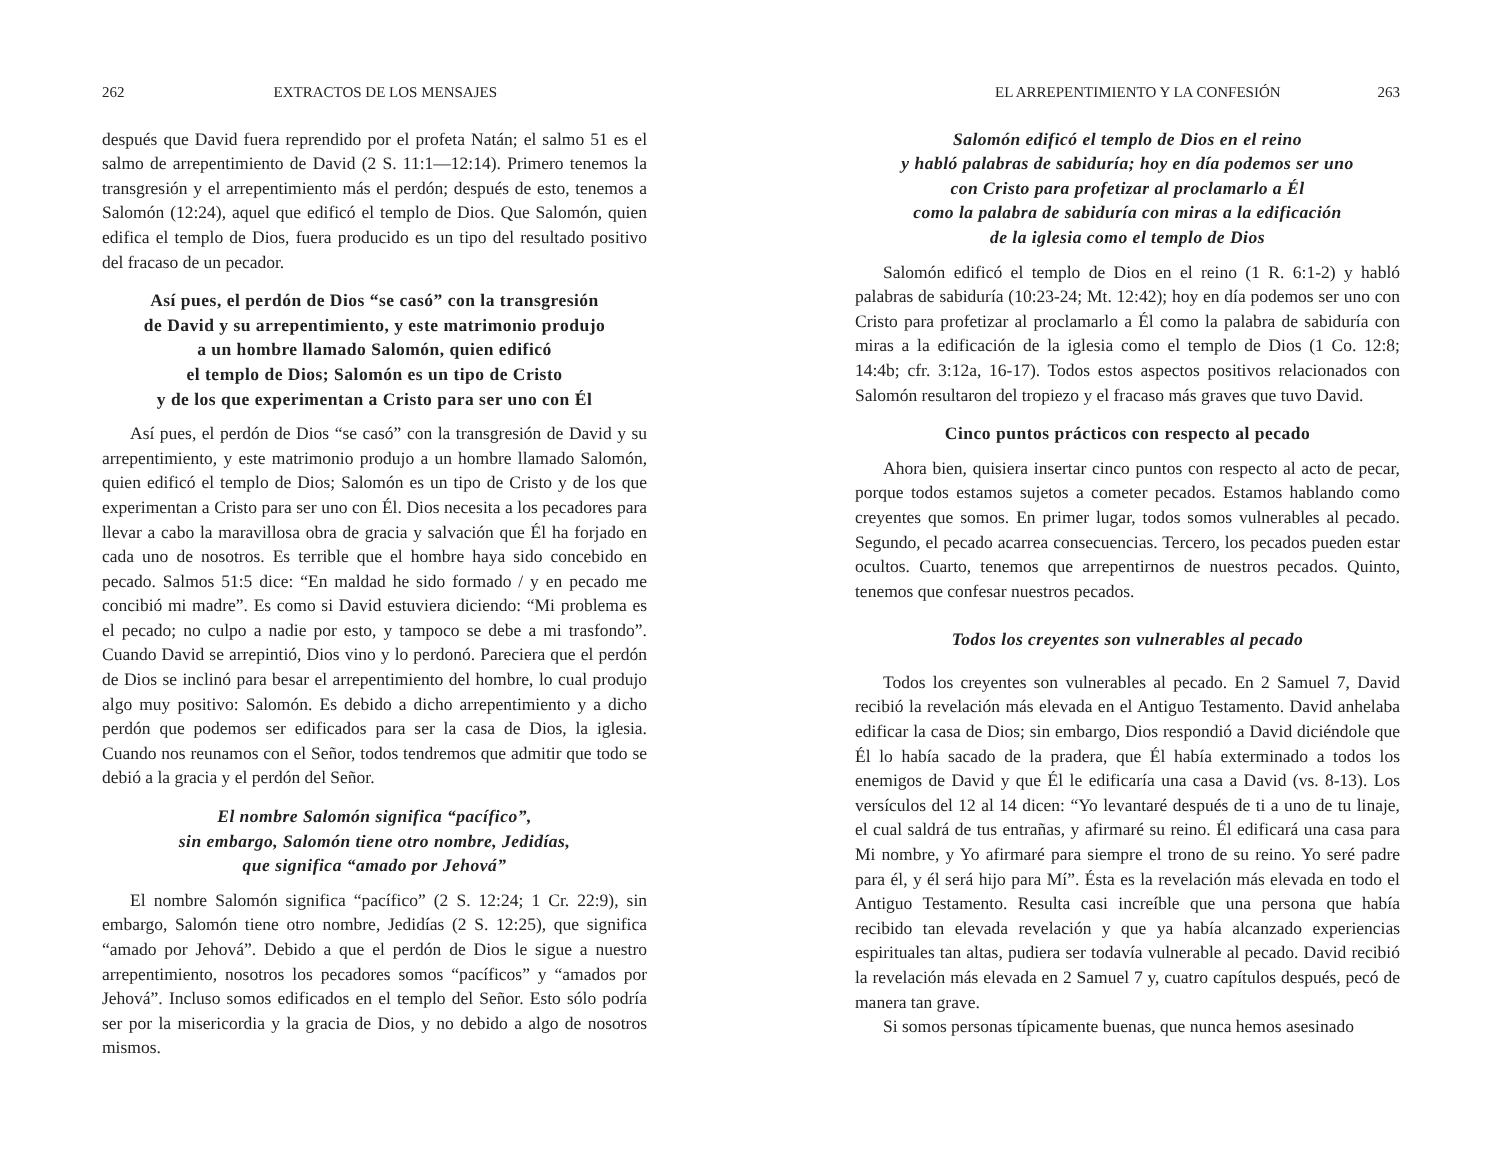262 EXTRACTOS DE LOS MENSAJES
después que David fuera reprendido por el profeta Natán; el salmo 51 es el salmo de arrepentimiento de David (2 S. 11:1—12:14). Primero tenemos la transgresión y el arrepentimiento más el perdón; después de esto, tenemos a Salomón (12:24), aquel que edificó el templo de Dios. Que Salomón, quien edifica el templo de Dios, fuera producido es un tipo del resultado positivo del fracaso de un pecador.
Así pues, el perdón de Dios “se casó” con la transgresión
de David y su arrepentimiento, y este matrimonio produjo
a un hombre llamado Salomón, quien edificó
el templo de Dios; Salomón es un tipo de Cristo
y de los que experimentan a Cristo para ser uno con Él
Así pues, el perdón de Dios “se casó” con la transgresión de David y su arrepentimiento, y este matrimonio produjo a un hombre llamado Salomón, quien edificó el templo de Dios; Salomón es un tipo de Cristo y de los que experimentan a Cristo para ser uno con Él. Dios necesita a los pecadores para llevar a cabo la maravillosa obra de gracia y salvación que Él ha forjado en cada uno de nosotros. Es terrible que el hombre haya sido concebido en pecado. Salmos 51:5 dice: “En maldad he sido formado / y en pecado me concibió mi madre”. Es como si David estuviera diciendo: “Mi problema es el pecado; no culpo a nadie por esto, y tampoco se debe a mi trasfondo”. Cuando David se arrepintió, Dios vino y lo perdonó. Pareciera que el perdón de Dios se inclinó para besar el arrepentimiento del hombre, lo cual produjo algo muy positivo: Salomón. Es debido a dicho arrepentimiento y a dicho perdón que podemos ser edificados para ser la casa de Dios, la iglesia. Cuando nos reunamos con el Señor, todos tendremos que admitir que todo se debió a la gracia y el perdón del Señor.
El nombre Salomón significa “pacífico”,
sin embargo, Salomón tiene otro nombre, Jedidías,
que significa “amado por Jehová”
El nombre Salomón significa “pacífico” (2 S. 12:24; 1 Cr. 22:9), sin embargo, Salomón tiene otro nombre, Jedidías (2 S. 12:25), que significa “amado por Jehová”. Debido a que el perdón de Dios le sigue a nuestro arrepentimiento, nosotros los pecadores somos “pacíficos” y “amados por Jehová”. Incluso somos edificados en el templo del Señor. Esto sólo podría ser por la misericordia y la gracia de Dios, y no debido a algo de nosotros mismos.
EL ARREPENTIMIENTO Y LA CONFESIÓN 263
Salomón edificó el templo de Dios en el reino
y habló palabras de sabiduría; hoy en día podemos ser uno
con Cristo para profetizar al proclamarlo a Él
como la palabra de sabiduría con miras a la edificación
de la iglesia como el templo de Dios
Salomón edificó el templo de Dios en el reino (1 R. 6:1-2) y habló palabras de sabiduría (10:23-24; Mt. 12:42); hoy en día podemos ser uno con Cristo para profetizar al proclamarlo a Él como la palabra de sabiduría con miras a la edificación de la iglesia como el templo de Dios (1 Co. 12:8; 14:4b; cfr. 3:12a, 16-17). Todos estos aspectos positivos relacionados con Salomón resultaron del tropiezo y el fracaso más graves que tuvo David.
Cinco puntos prácticos con respecto al pecado
Ahora bien, quisiera insertar cinco puntos con respecto al acto de pecar, porque todos estamos sujetos a cometer pecados. Estamos hablando como creyentes que somos. En primer lugar, todos somos vulnerables al pecado. Segundo, el pecado acarrea consecuencias. Tercero, los pecados pueden estar ocultos. Cuarto, tenemos que arrepentirnos de nuestros pecados. Quinto, tenemos que confesar nuestros pecados.
Todos los creyentes son vulnerables al pecado
Todos los creyentes son vulnerables al pecado. En 2 Samuel 7, David recibió la revelación más elevada en el Antiguo Testamento. David anhelaba edificar la casa de Dios; sin embargo, Dios respondió a David diciéndole que Él lo había sacado de la pradera, que Él había exterminado a todos los enemigos de David y que Él le edificaría una casa a David (vs. 8-13). Los versículos del 12 al 14 dicen: “Yo levantaré después de ti a uno de tu linaje, el cual saldrá de tus entrañas, y afirmaré su reino. Él edificará una casa para Mi nombre, y Yo afirmaré para siempre el trono de su reino. Yo seré padre para él, y él será hijo para Mí”. Ésta es la revelación más elevada en todo el Antiguo Testamento. Resulta casi increíble que una persona que había recibido tan elevada revelación y que ya había alcanzado experiencias espirituales tan altas, pudiera ser todavía vulnerable al pecado. David recibió la revelación más elevada en 2 Samuel 7 y, cuatro capítulos después, pecó de manera tan grave.
Si somos personas típicamente buenas, que nunca hemos asesinado